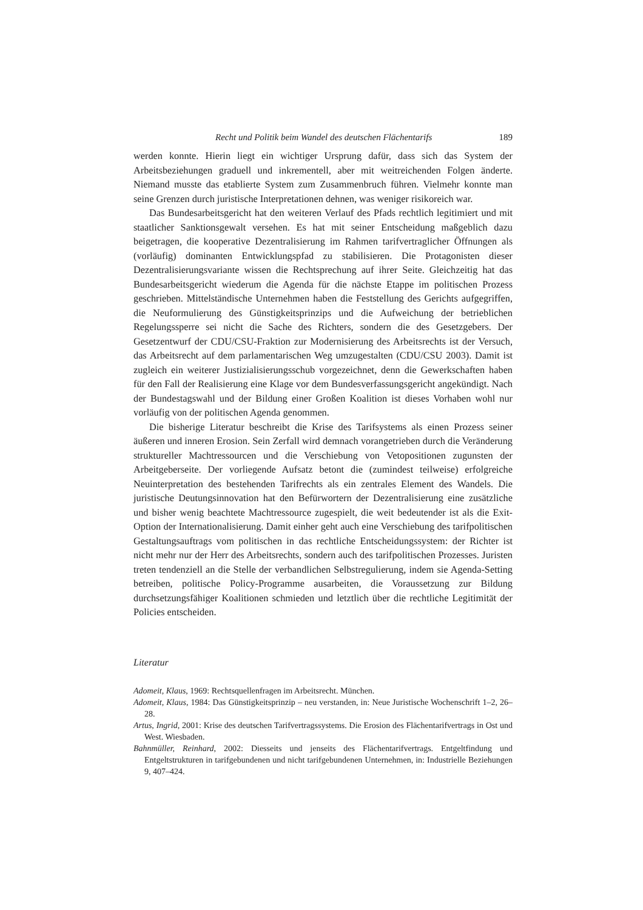Recht und Politik beim Wandel des deutschen Flächentarifs 189
werden konnte. Hierin liegt ein wichtiger Ursprung dafür, dass sich das System der Arbeitsbeziehungen graduell und inkrementell, aber mit weitreichenden Folgen änderte. Niemand musste das etablierte System zum Zusammenbruch führen. Vielmehr konnte man seine Grenzen durch juristische Interpretationen dehnen, was weniger risikoreich war.
Das Bundesarbeitsgericht hat den weiteren Verlauf des Pfads rechtlich legitimiert und mit staatlicher Sanktionsgewalt versehen. Es hat mit seiner Entscheidung maßgeblich dazu beigetragen, die kooperative Dezentralisierung im Rahmen tarifvertraglicher Öffnungen als (vorläufig) dominanten Entwicklungspfad zu stabilisieren. Die Protagonisten dieser Dezentralisierungsvariante wissen die Rechtsprechung auf ihrer Seite. Gleichzeitig hat das Bundesarbeitsgericht wiederum die Agenda für die nächste Etappe im politischen Prozess geschrieben. Mittelständische Unternehmen haben die Feststellung des Gerichts aufgegriffen, die Neuformulierung des Günstigkeitsprinzips und die Aufweichung der betrieblichen Regelungssperre sei nicht die Sache des Richters, sondern die des Gesetzgebers. Der Gesetzentwurf der CDU/CSU-Fraktion zur Modernisierung des Arbeitsrechts ist der Versuch, das Arbeitsrecht auf dem parlamentarischen Weg umzugestalten (CDU/CSU 2003). Damit ist zugleich ein weiterer Justizialisierungsschub vorgezeichnet, denn die Gewerkschaften haben für den Fall der Realisierung eine Klage vor dem Bundesverfassungsgericht angekündigt. Nach der Bundestagswahl und der Bildung einer Großen Koalition ist dieses Vorhaben wohl nur vorläufig von der politischen Agenda genommen.
Die bisherige Literatur beschreibt die Krise des Tarifsystems als einen Prozess seiner äußeren und inneren Erosion. Sein Zerfall wird demnach vorangetrieben durch die Veränderung struktureller Machtressourcen und die Verschiebung von Vetopositionen zugunsten der Arbeitgeberseite. Der vorliegende Aufsatz betont die (zumindest teilweise) erfolgreiche Neuinterpretation des bestehenden Tarifrechts als ein zentrales Element des Wandels. Die juristische Deutungsinnovation hat den Befürwortern der Dezentralisierung eine zusätzliche und bisher wenig beachtete Machtressource zugespielt, die weit bedeutender ist als die Exit-Option der Internationalisierung. Damit einher geht auch eine Verschiebung des tarifpolitischen Gestaltungsauftrags vom politischen in das rechtliche Entscheidungssystem: der Richter ist nicht mehr nur der Herr des Arbeitsrechts, sondern auch des tarifpolitischen Prozesses. Juristen treten tendenziell an die Stelle der verbandlichen Selbstregulierung, indem sie Agenda-Setting betreiben, politische Policy-Programme ausarbeiten, die Voraussetzung zur Bildung durchsetzungsfähiger Koalitionen schmieden und letztlich über die rechtliche Legitimität der Policies entscheiden.
Literatur
Adomeit, Klaus, 1969: Rechtsquellenfragen im Arbeitsrecht. München.
Adomeit, Klaus, 1984: Das Günstigkeitsprinzip – neu verstanden, in: Neue Juristische Wochenschrift 1–2, 26–28.
Artus, Ingrid, 2001: Krise des deutschen Tarifvertragssystems. Die Erosion des Flächentarifvertrags in Ost und West. Wiesbaden.
Bahnmüller, Reinhard, 2002: Diesseits und jenseits des Flächentarifvertrags. Entgeltfindung und Entgeltstrukturen in tarifgebundenen und nicht tarifgebundenen Unternehmen, in: Industrielle Beziehungen 9, 407–424.